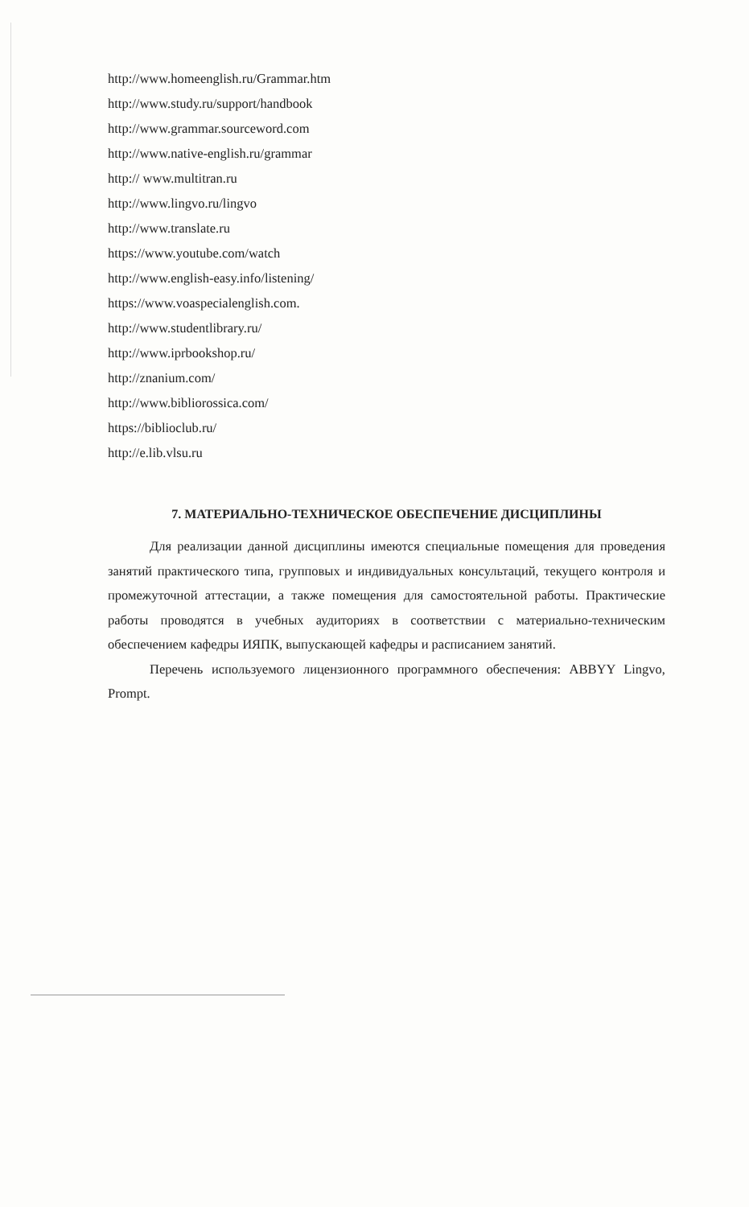http://www.homeenglish.ru/Grammar.htm
http://www.study.ru/support/handbook
http://www.grammar.sourceword.com
http://www.native-english.ru/grammar
http:// www.multitran.ru
http://www.lingvo.ru/lingvo
http://www.translate.ru
https://www.youtube.com/watch
http://www.english-easy.info/listening/
https://www.voaspecialenglish.com.
http://www.studentlibrary.ru/
http://www.iprbookshop.ru/
http://znanium.com/
http://www.bibliorossica.com/
https://biblioclub.ru/
http://e.lib.vlsu.ru
7. МАТЕРИАЛЬНО-ТЕХНИЧЕСКОЕ ОБЕСПЕЧЕНИЕ ДИСЦИПЛИНЫ
Для реализации данной дисциплины имеются специальные помещения для проведения занятий практического типа, групповых и индивидуальных консультаций, текущего контроля и промежуточной аттестации, а также помещения для самостоятельной работы. Практические работы проводятся в учебных аудиториях в соответствии с материально-техническим обеспечением кафедры ИЯПК, выпускающей кафедры и расписанием занятий.
Перечень используемого лицензионного программного обеспечения: ABBYY Lingvo, Prompt.